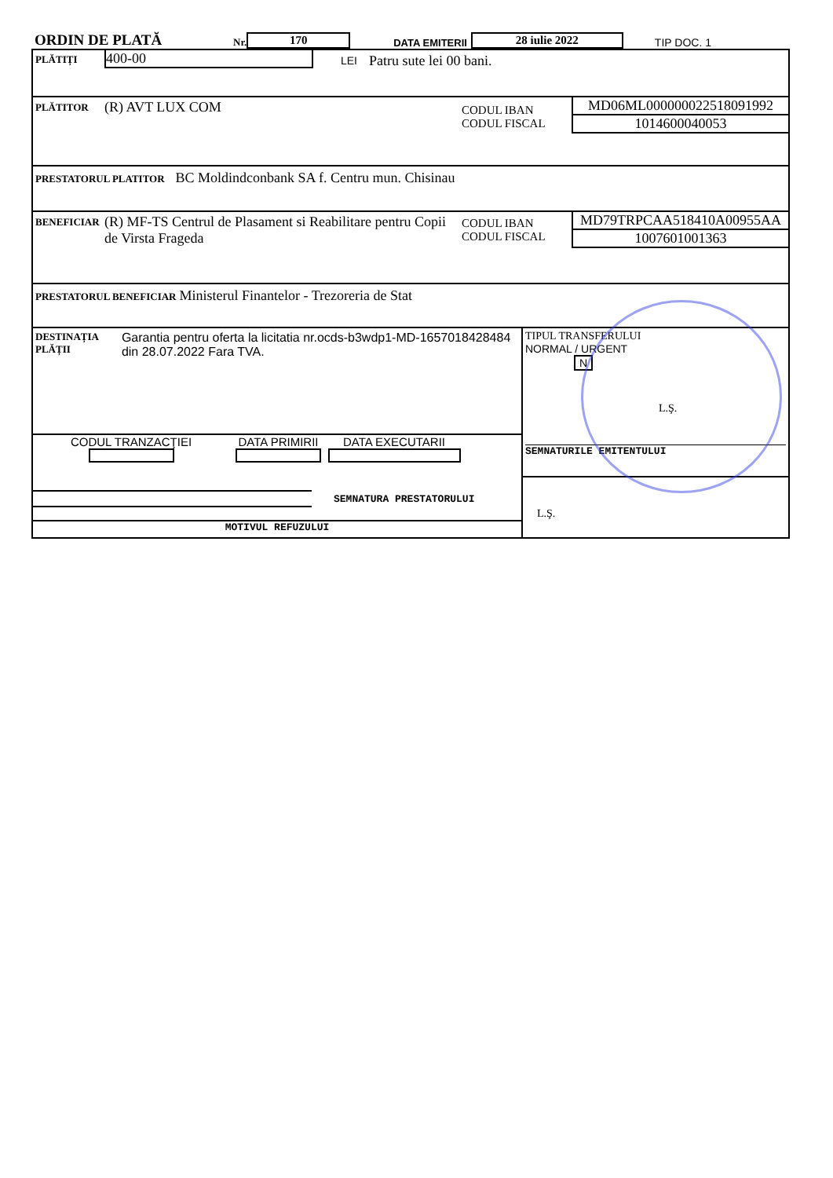ORDIN DE PLATĂ Nr. 170 DATA EMITERII 28 iulie 2022 TIP DOC. 1
PLĂTIȚI 400-00 LEI Patru sute lei 00 bani.
PLĂTITOR (R) AVT LUX COM
CODUL IBAN
CODUL FISCAL
MD06ML000000022518091992
1014600040053
PRESTATORUL PLATITOR BC Moldindconbank SA f. Centru mun. Chisinau
BENEFICIAR (R) MF-TS Centrul de Plasament si Reabilitare pentru Copii de Virsta Frageda
CODUL IBAN
CODUL FISCAL
MD79TRPCAA518410A00955AA
1007601001363
PRESTATORUL BENEFICIAR Ministerul Finantelor - Trezoreria de Stat
DESTINAȚIA PLĂȚII Garantia pentru oferta la licitatia nr.ocds-b3wdp1-MD-1657018428484 din 28.07.2022 Fara TVA.
CODUL TRANZACŢIEI
DATA PRIMIRII
DATA EXECUTARII
SEMNATURA PRESTATORULUI
MOTIVUL REFUZULUI
TIPUL TRANSFERULUI
NORMAL / URGENT
N
L.Ş.
SEMNATURILE EMITENTULUI
L.Ş.